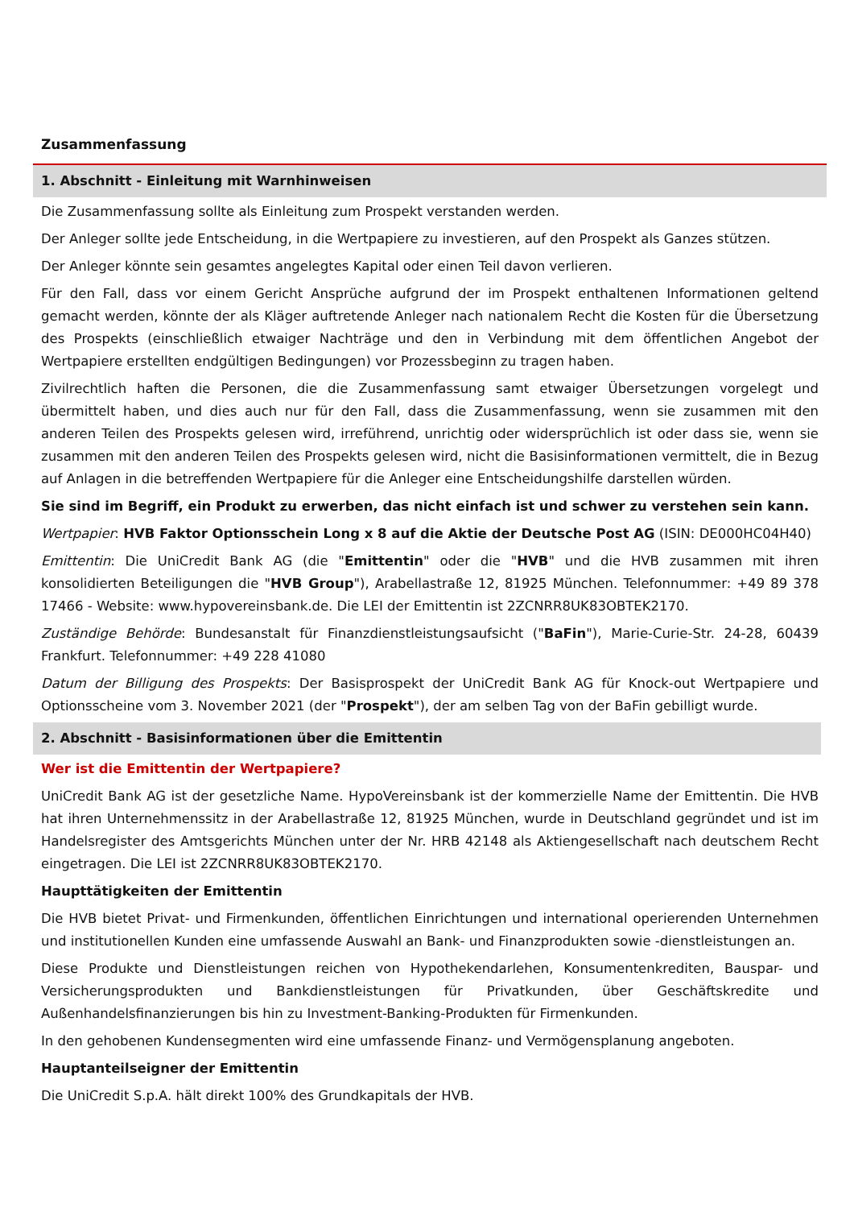Zusammenfassung
1. Abschnitt - Einleitung mit Warnhinweisen
Die Zusammenfassung sollte als Einleitung zum Prospekt verstanden werden.
Der Anleger sollte jede Entscheidung, in die Wertpapiere zu investieren, auf den Prospekt als Ganzes stützen.
Der Anleger könnte sein gesamtes angelegtes Kapital oder einen Teil davon verlieren.
Für den Fall, dass vor einem Gericht Ansprüche aufgrund der im Prospekt enthaltenen Informationen geltend gemacht werden, könnte der als Kläger auftretende Anleger nach nationalem Recht die Kosten für die Übersetzung des Prospekts (einschließlich etwaiger Nachträge und den in Verbindung mit dem öffentlichen Angebot der Wertpapiere erstellten endgültigen Bedingungen) vor Prozessbeginn zu tragen haben.
Zivilrechtlich haften die Personen, die die Zusammenfassung samt etwaiger Übersetzungen vorgelegt und übermittelt haben, und dies auch nur für den Fall, dass die Zusammenfassung, wenn sie zusammen mit den anderen Teilen des Prospekts gelesen wird, irreführend, unrichtig oder widersprüchlich ist oder dass sie, wenn sie zusammen mit den anderen Teilen des Prospekts gelesen wird, nicht die Basisinformationen vermittelt, die in Bezug auf Anlagen in die betreffenden Wertpapiere für die Anleger eine Entscheidungshilfe darstellen würden.
Sie sind im Begriff, ein Produkt zu erwerben, das nicht einfach ist und schwer zu verstehen sein kann.
Wertpapier: HVB Faktor Optionsschein Long x 8 auf die Aktie der Deutsche Post AG (ISIN: DE000HC04H40)
Emittentin: Die UniCredit Bank AG (die "Emittentin" oder die "HVB" und die HVB zusammen mit ihren konsolidierten Beteiligungen die "HVB Group"), Arabellastraße 12, 81925 München. Telefonnummer: +49 89 378 17466 - Website: www.hypovereinsbank.de. Die LEI der Emittentin ist 2ZCNRR8UK83OBTEK2170.
Zuständige Behörde: Bundesanstalt für Finanzdienstleistungsaufsicht ("BaFin"), Marie-Curie-Str. 24-28, 60439 Frankfurt. Telefonnummer: +49 228 41080
Datum der Billigung des Prospekts: Der Basisprospekt der UniCredit Bank AG für Knock-out Wertpapiere und Optionsscheine vom 3. November 2021 (der "Prospekt"), der am selben Tag von der BaFin gebilligt wurde.
2. Abschnitt - Basisinformationen über die Emittentin
Wer ist die Emittentin der Wertpapiere?
UniCredit Bank AG ist der gesetzliche Name. HypoVereinsbank ist der kommerzielle Name der Emittentin. Die HVB hat ihren Unternehmenssitz in der Arabellastraße 12, 81925 München, wurde in Deutschland gegründet und ist im Handelsregister des Amtsgerichts München unter der Nr. HRB 42148 als Aktiengesellschaft nach deutschem Recht eingetragen. Die LEI ist 2ZCNRR8UK83OBTEK2170.
Haupttätigkeiten der Emittentin
Die HVB bietet Privat- und Firmenkunden, öffentlichen Einrichtungen und international operierenden Unternehmen und institutionellen Kunden eine umfassende Auswahl an Bank- und Finanzprodukten sowie -dienstleistungen an.
Diese Produkte und Dienstleistungen reichen von Hypothekendarlehen, Konsumentenkrediten, Bauspar- und Versicherungsprodukten und Bankdienstleistungen für Privatkunden, über Geschäftskredite und Außenhandelsfinanzierungen bis hin zu Investment-Banking-Produkten für Firmenkunden.
In den gehobenen Kundensegmenten wird eine umfassende Finanz- und Vermögensplanung angeboten.
Hauptanteilseigner der Emittentin
Die UniCredit S.p.A. hält direkt 100% des Grundkapitals der HVB.